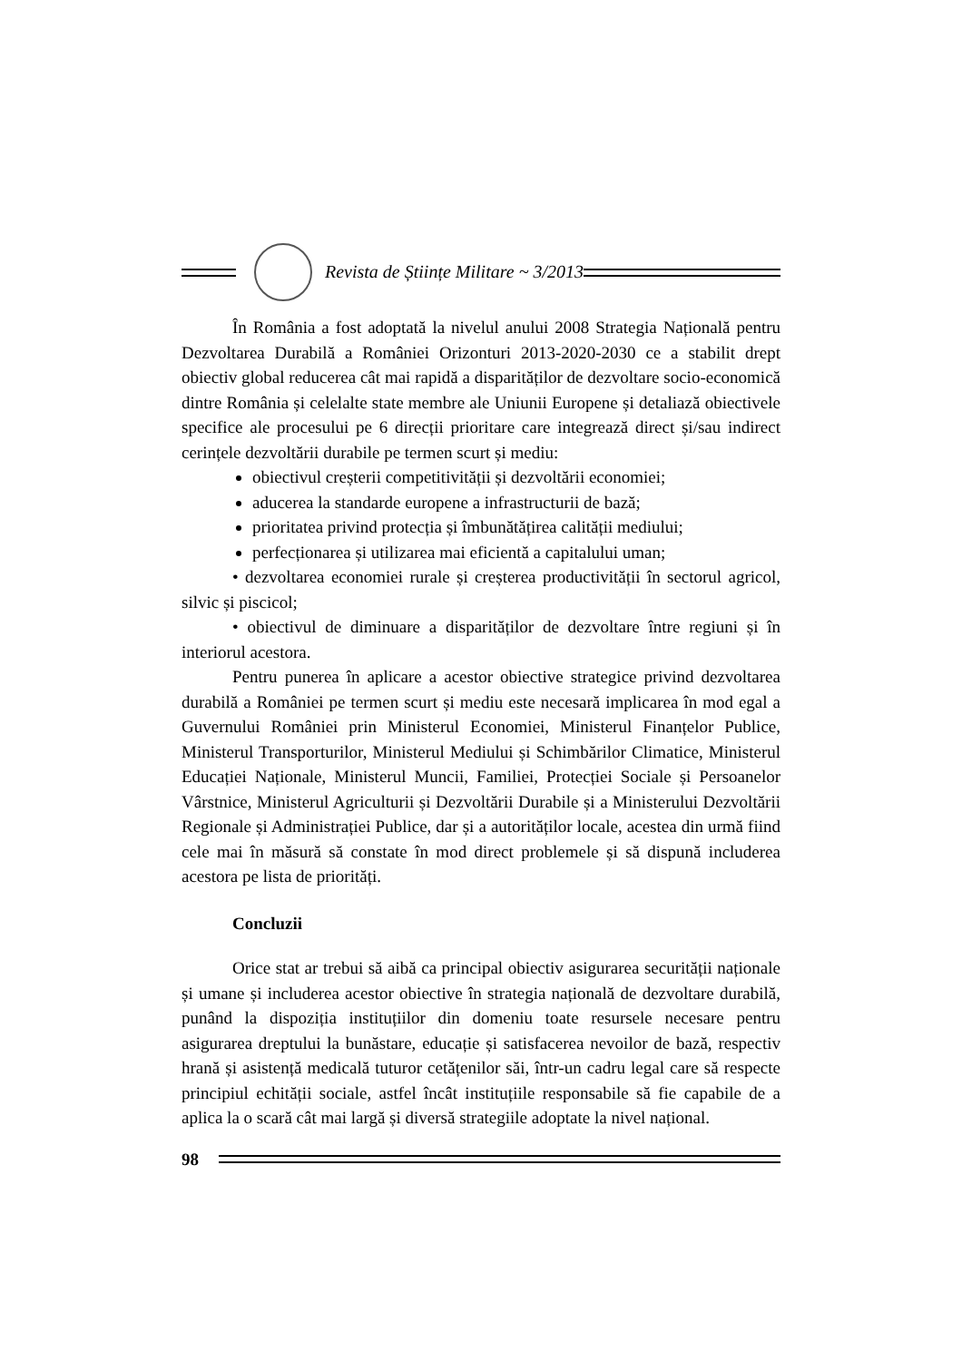Revista de Științe Militare ~ 3/2013
În România a fost adoptată la nivelul anului 2008 Strategia Națională pentru Dezvoltarea Durabilă a României Orizonturi 2013-2020-2030 ce a stabilit drept obiectiv global reducerea cât mai rapidă a disparităților de dezvoltare socio-economică dintre România și celelalte state membre ale Uniunii Europene și detaliază obiectivele specifice ale procesului pe 6 direcții prioritare care integrează direct și/sau indirect cerințele dezvoltării durabile pe termen scurt și mediu:
obiectivul creșterii competitivității și dezvoltării economiei;
aducerea la standarde europene a infrastructurii de bază;
prioritatea privind protecția și îmbunătățirea calității mediului;
perfecționarea și utilizarea mai eficientă a capitalului uman;
• dezvoltarea economiei rurale și creșterea productivității în sectorul agricol, silvic și piscicol;
• obiectivul de diminuare a disparităților de dezvoltare între regiuni și în interiorul acestora.
Pentru punerea în aplicare a acestor obiective strategice privind dezvoltarea durabilă a României pe termen scurt și mediu este necesară implicarea în mod egal a Guvernului României prin Ministerul Economiei, Ministerul Finanțelor Publice, Ministerul Transporturilor, Ministerul Mediului și Schimbărilor Climatice, Ministerul Educației Naționale, Ministerul Muncii, Familiei, Protecției Sociale și Persoanelor Vârstnice, Ministerul Agriculturii și Dezvoltării Durabile și a Ministerului Dezvoltării Regionale și Administrației Publice, dar și a autorităților locale, acestea din urmă fiind cele mai în măsură să constate în mod direct problemele și să dispună includerea acestora pe lista de priorități.
Concluzii
Orice stat ar trebui să aibă ca principal obiectiv asigurarea securității naționale și umane și includerea acestor obiective în strategia națională de dezvoltare durabilă, punând la dispoziția instituțiilor din domeniu toate resursele necesare pentru asigurarea dreptului la bunăstare, educație și satisfacerea nevoilor de bază, respectiv hrană și asistență medicală tuturor cetățenilor săi, într-un cadru legal care să respecte principiul echității sociale, astfel încât instituțiile responsabile să fie capabile de a aplica la o scară cât mai largă și diversă strategiile adoptate la nivel național.
98